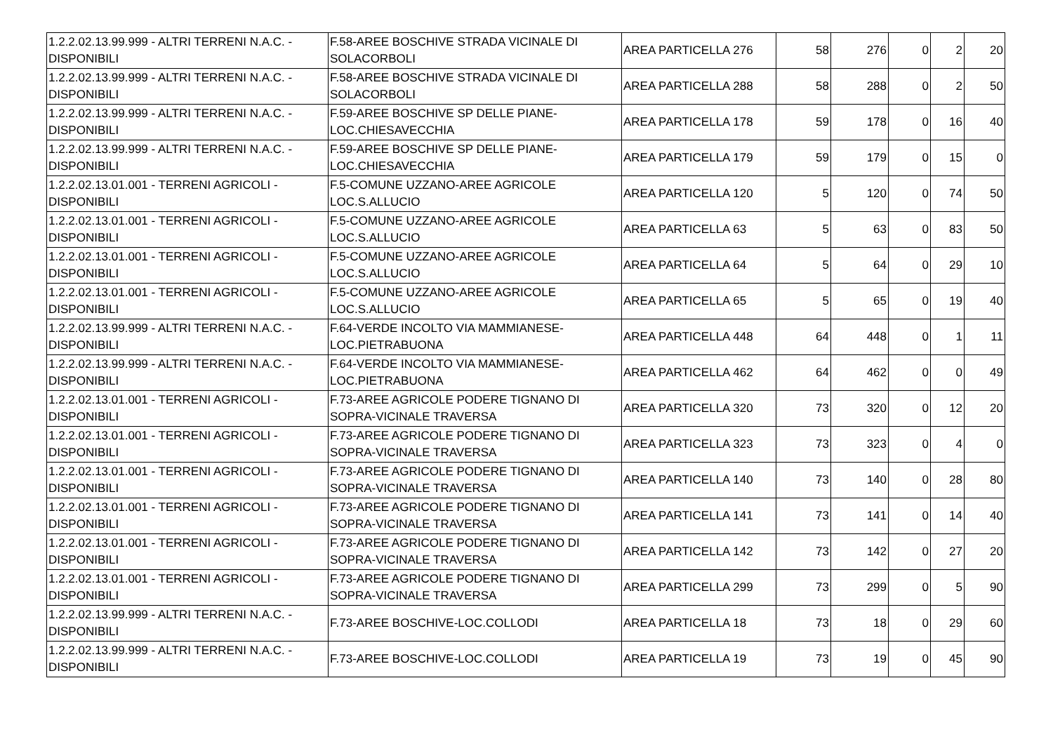| 1.2.2.02.13.99.999 - ALTRI TERRENI N.A.C. - DISPONIBILI | F.58-AREE BOSCHIVE STRADA VICINALE DI SOLACORBOLI | AREA PARTICELLA 276 | 58 | 276 | 0 | 2 | 20 |
| 1.2.2.02.13.99.999 - ALTRI TERRENI N.A.C. - DISPONIBILI | F.58-AREE BOSCHIVE STRADA VICINALE DI SOLACORBOLI | AREA PARTICELLA 288 | 58 | 288 | 0 | 2 | 50 |
| 1.2.2.02.13.99.999 - ALTRI TERRENI N.A.C. - DISPONIBILI | F.59-AREE BOSCHIVE SP DELLE PIANE-LOC.CHIESAVECCHIA | AREA PARTICELLA 178 | 59 | 178 | 0 | 16 | 40 |
| 1.2.2.02.13.99.999 - ALTRI TERRENI N.A.C. - DISPONIBILI | F.59-AREE BOSCHIVE SP DELLE PIANE-LOC.CHIESAVECCHIA | AREA PARTICELLA 179 | 59 | 179 | 0 | 15 | 0 |
| 1.2.2.02.13.01.001 - TERRENI AGRICOLI - DISPONIBILI | F.5-COMUNE UZZANO-AREE AGRICOLE LOC.S.ALLUCIO | AREA PARTICELLA 120 | 5 | 120 | 0 | 74 | 50 |
| 1.2.2.02.13.01.001 - TERRENI AGRICOLI - DISPONIBILI | F.5-COMUNE UZZANO-AREE AGRICOLE LOC.S.ALLUCIO | AREA PARTICELLA 63 | 5 | 63 | 0 | 83 | 50 |
| 1.2.2.02.13.01.001 - TERRENI AGRICOLI - DISPONIBILI | F.5-COMUNE UZZANO-AREE AGRICOLE LOC.S.ALLUCIO | AREA PARTICELLA 64 | 5 | 64 | 0 | 29 | 10 |
| 1.2.2.02.13.01.001 - TERRENI AGRICOLI - DISPONIBILI | F.5-COMUNE UZZANO-AREE AGRICOLE LOC.S.ALLUCIO | AREA PARTICELLA 65 | 5 | 65 | 0 | 19 | 40 |
| 1.2.2.02.13.99.999 - ALTRI TERRENI N.A.C. - DISPONIBILI | F.64-VERDE INCOLTO VIA MAMMIANESE-LOC.PIETRABUONA | AREA PARTICELLA 448 | 64 | 448 | 0 | 1 | 11 |
| 1.2.2.02.13.99.999 - ALTRI TERRENI N.A.C. - DISPONIBILI | F.64-VERDE INCOLTO VIA MAMMIANESE-LOC.PIETRABUONA | AREA PARTICELLA 462 | 64 | 462 | 0 | 0 | 49 |
| 1.2.2.02.13.01.001 - TERRENI AGRICOLI - DISPONIBILI | F.73-AREE AGRICOLE PODERE TIGNANO DI SOPRA-VICINALE TRAVERSA | AREA PARTICELLA 320 | 73 | 320 | 0 | 12 | 20 |
| 1.2.2.02.13.01.001 - TERRENI AGRICOLI - DISPONIBILI | F.73-AREE AGRICOLE PODERE TIGNANO DI SOPRA-VICINALE TRAVERSA | AREA PARTICELLA 323 | 73 | 323 | 0 | 4 | 0 |
| 1.2.2.02.13.01.001 - TERRENI AGRICOLI - DISPONIBILI | F.73-AREE AGRICOLE PODERE TIGNANO DI SOPRA-VICINALE TRAVERSA | AREA PARTICELLA 140 | 73 | 140 | 0 | 28 | 80 |
| 1.2.2.02.13.01.001 - TERRENI AGRICOLI - DISPONIBILI | F.73-AREE AGRICOLE PODERE TIGNANO DI SOPRA-VICINALE TRAVERSA | AREA PARTICELLA 141 | 73 | 141 | 0 | 14 | 40 |
| 1.2.2.02.13.01.001 - TERRENI AGRICOLI - DISPONIBILI | F.73-AREE AGRICOLE PODERE TIGNANO DI SOPRA-VICINALE TRAVERSA | AREA PARTICELLA 142 | 73 | 142 | 0 | 27 | 20 |
| 1.2.2.02.13.01.001 - TERRENI AGRICOLI - DISPONIBILI | F.73-AREE AGRICOLE PODERE TIGNANO DI SOPRA-VICINALE TRAVERSA | AREA PARTICELLA 299 | 73 | 299 | 0 | 5 | 90 |
| 1.2.2.02.13.99.999 - ALTRI TERRENI N.A.C. - DISPONIBILI | F.73-AREE BOSCHIVE-LOC.COLLODI | AREA PARTICELLA 18 | 73 | 18 | 0 | 29 | 60 |
| 1.2.2.02.13.99.999 - ALTRI TERRENI N.A.C. - DISPONIBILI | F.73-AREE BOSCHIVE-LOC.COLLODI | AREA PARTICELLA 19 | 73 | 19 | 0 | 45 | 90 |